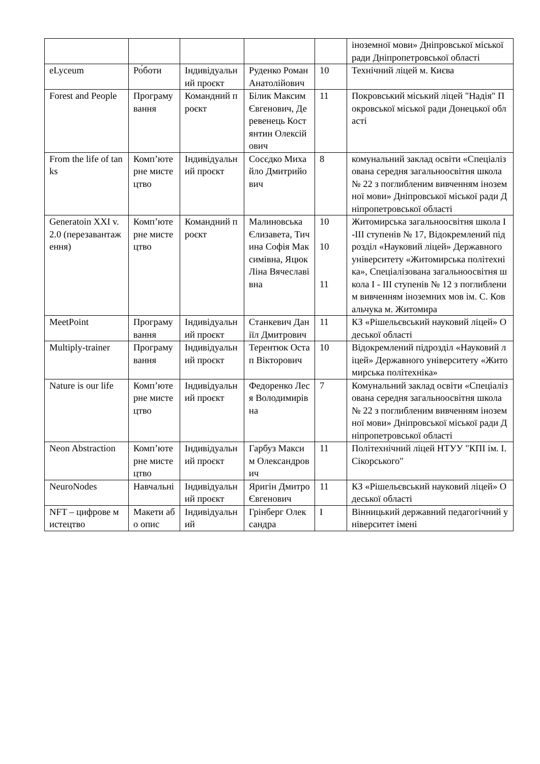| | | | | | іноземної мови» Дніпровської міської ради Дніпропетровської області |
| eLyceum | Ро́боти | Індивідуальний проєкт | Руденко Роман Анатолійович | 10 | Технічний ліцей м. Києва |
| Forest and People | Програмування | Командний проєкт | Білик Максим Євгенович, Деревенець Костянтин Олексійович | 11 | Покровський міський ліцей "Надія" Покровської міської ради Донецької області |
| From the life of tanks | Комп’ютерне мистецтво | Індивідуальний проєкт | Сосєдко Михайло Дмитрийович | 8 | комунальний заклад освіти «Спеціалізована середня загальноосвітня школа № 22 з поглибленим вивченням іноземної мови» Дніпровської міської ради Дніпропетровської області |
| Generatoin XXI v. 2.0 (перезавантаження) | Комп’ютерне мистецтво | Командний проєкт | Малиновська Єлизавета, Тичина Софія Максимівна, Яцюк Ліна Вячеславівна | 10 10 11 | Житомирська загальноосвітня школа I-III ступенів № 17, Відокремлений підрозділ «Науковий ліцей» Державного університету «Житомирська політехніка», Спеціалізована загальноосвітня школа I - III ступенів № 12 з поглибленим вивченням іноземних мов ім. С. Ковальчука м. Житомира |
| MeetPoint | Програмування | Індивідуальний проєкт | Станкевич Даніїл Дмитрович | 11 | КЗ «Рішельєвський науковий ліцей» Одеської області |
| Multiply-trainer | Програмування | Індивідуальний проєкт | Терентюк Остап Вікторович | 10 | Відокремлений підрозділ «Науковий ліцей» Державного університету «Житомирська політехніка» |
| Nature is our life | Комп’ютерне мистецтво | Індивідуальний проєкт | Федоренко Леся Володимирівна | 7 | Комунальний заклад освіти «Спеціалізована середня загальноосвітня школа № 22 з поглибленим вивченням іноземної мови» Дніпровської міської ради Дніпропетровської області |
| Neon Abstraction | Комп’ютерне мистецтво | Індивідуальний проєкт | Гарбуз Максим Олександрович | 11 | Політехнічний ліцей НТУУ "КПІ ім. І. Сікорського" |
| NeuroNodes | Навчальні | Індивідуальний проєкт | Яригін Дмитро Євгенович | 11 | КЗ «Рішельєвський науковий ліцей» Одеської області |
| NFT – цифрове мистецтво | Макети або опис | Індивідуальний | Грінберг Олександра | I | Вінницький державний педагогічний університет імені |